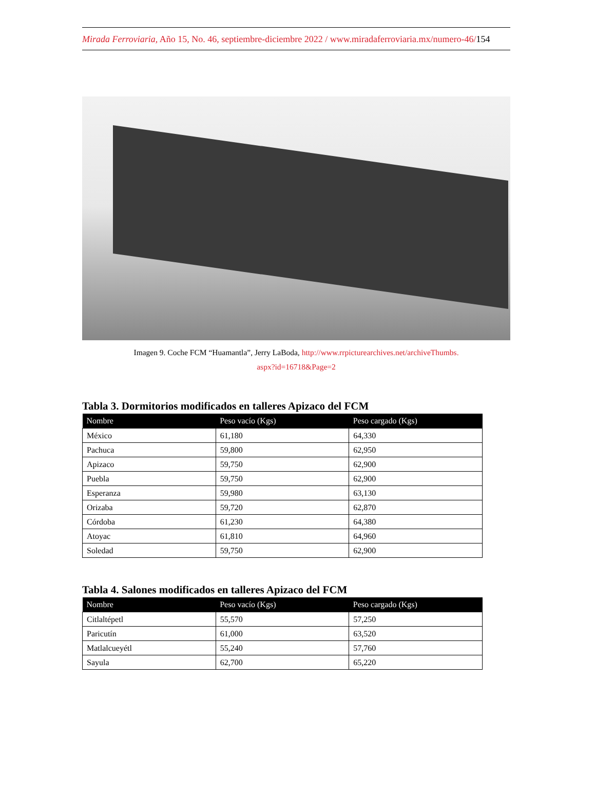Mirada Ferroviaria, Año 15, No. 46, septiembre-diciembre 2022 / www.miradaferroviaria.mx/numero-46/154
Imagen 9. Coche FCM “Huamantla”, Jerry LaBoda, http://www.rrpicturearchives.net/archiveThumbs.
aspx?id=16718&Page=2
Tabla 3. Dormitorios modificados en talleres Apizaco del FCM
| Nombre | Peso vacío (Kgs) | Peso cargado (Kgs) |
| --- | --- | --- |
| México | 61,180 | 64,330 |
| Pachuca | 59,800 | 62,950 |
| Apizaco | 59,750 | 62,900 |
| Puebla | 59,750 | 62,900 |
| Esperanza | 59,980 | 63,130 |
| Orizaba | 59,720 | 62,870 |
| Córdoba | 61,230 | 64,380 |
| Atoyac | 61,810 | 64,960 |
| Soledad | 59,750 | 62,900 |
Tabla 4. Salones modificados en talleres Apizaco del FCM
| Nombre | Peso vacío (Kgs) | Peso cargado (Kgs) |
| --- | --- | --- |
| Citlaltépetl | 55,570 | 57,250 |
| Paricutín | 61,000 | 63,520 |
| Matlalcueyétl | 55,240 | 57,760 |
| Sayula | 62,700 | 65,220 |